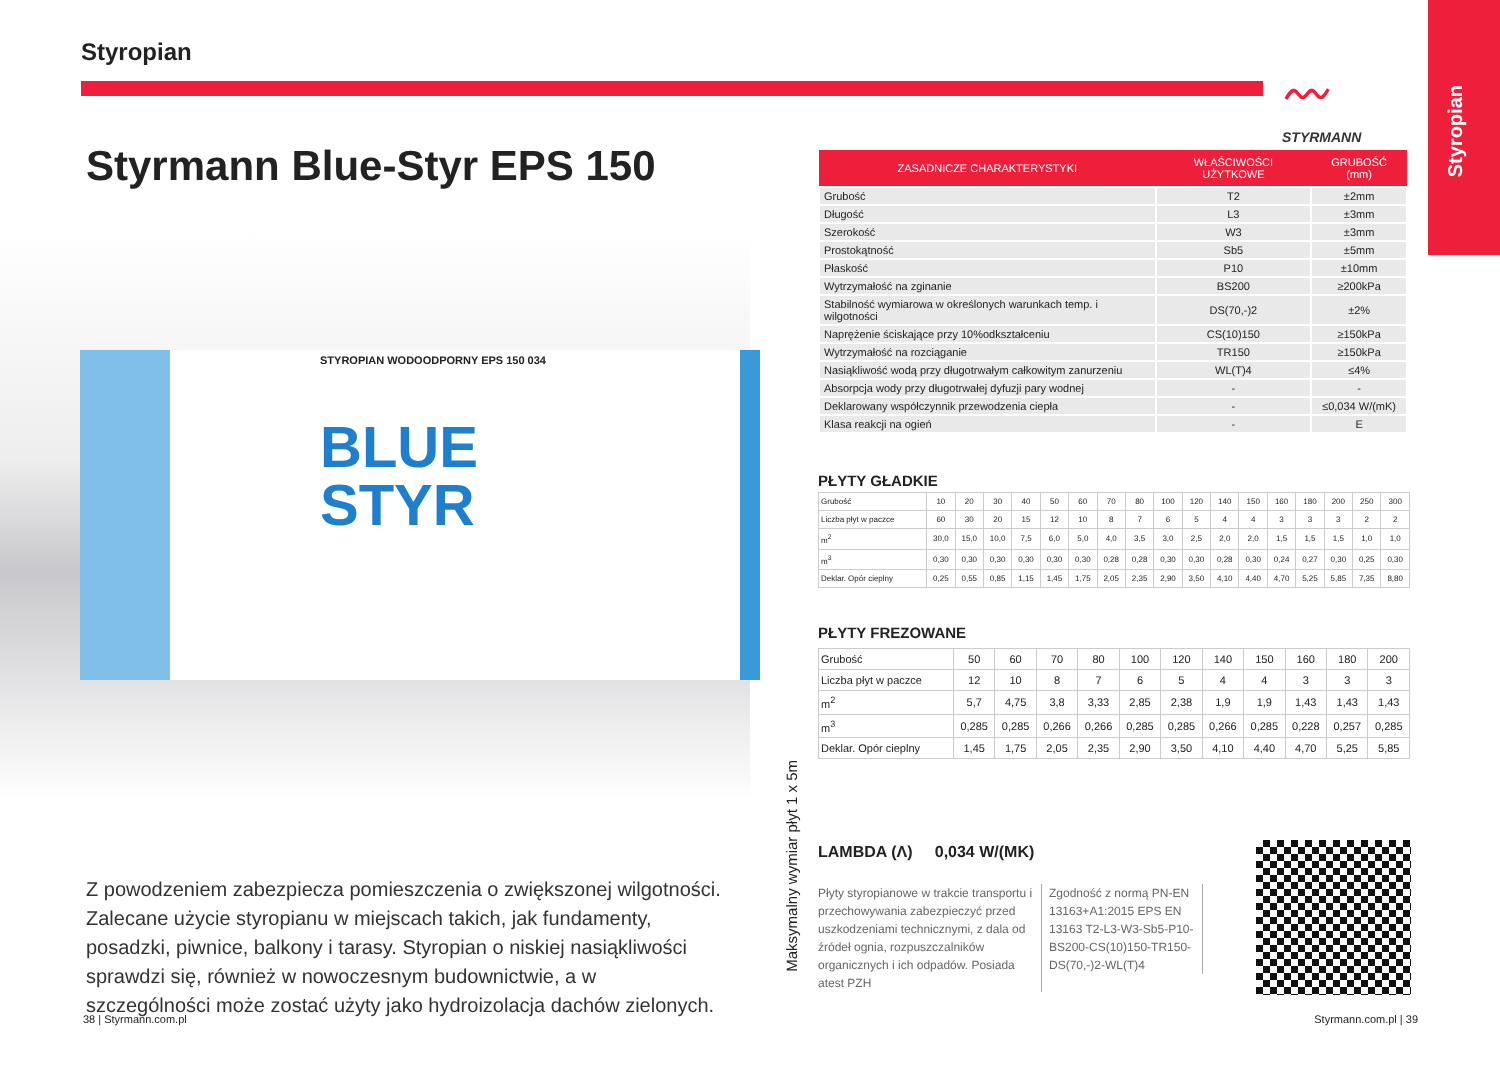Styropian
〰
STYRMANN
Styropian
Styrmann Blue-Styr EPS 150
STYROPIAN WODOODPORNY EPS 150 034
BLUE
STYR
Z powodzeniem zabezpiecza pomieszczenia o zwiększonej wilgotności. Zalecane użycie styropianu w miejscach takich, jak fundamenty, posadzki, piwnice, balkony i tarasy. Styropian o niskiej nasiąkliwości sprawdzi się, również w nowoczesnym budownictwie, a w szczególności może zostać użyty jako hydroizolacja dachów zielonych.
38 | Styrmann.com.pl
Maksymalny wymiar płyt 1 x 5m
| ZASADNICZE CHARAKTERYSTYKI | WŁAŚCIWOŚCI UŻYTKOWE | GRUBOŚĆ (mm) |
| --- | --- | --- |
| Grubość | T2 | ±2mm |
| Długość | L3 | ±3mm |
| Szerokość | W3 | ±3mm |
| Prostokątność | Sb5 | ±5mm |
| Płaskość | P10 | ±10mm |
| Wytrzymałość na zginanie | BS200 | ≥200kPa |
| Stabilność wymiarowa w określonych warunkach temp. i wilgotności | DS(70,-)2 | ±2% |
| Naprężenie ściskające przy 10%odkształceniu | CS(10)150 | ≥150kPa |
| Wytrzymałość na rozciąganie | TR150 | ≥150kPa |
| Nasiąkliwość wodą przy długotrwałym całkowitym zanurzeniu | WL(T)4 | ≤4% |
| Absorpcja wody przy długotrwałej dyfuzji pary wodnej | - | - |
| Deklarowany współczynnik przewodzenia ciepła | - | ≤0,034 W/(mK) |
| Klasa reakcji na ogień | - | E |
PŁYTY GŁADKIE
| Grubość | 10 | 20 | 30 | 40 | 50 | 60 | 70 | 80 | 100 | 120 | 140 | 150 | 160 | 180 | 200 | 250 | 300 |
| Liczba płyt w paczce | 60 | 30 | 20 | 15 | 12 | 10 | 8 | 7 | 6 | 5 | 4 | 4 | 3 | 3 | 3 | 2 | 2 |
| m<sup>2</sup> | 30,0 | 15,0 | 10,0 | 7,5 | 6,0 | 5,0 | 4,0 | 3,5 | 3,0 | 2,5 | 2,0 | 2,0 | 1,5 | 1,5 | 1,5 | 1,0 | 1,0 |
| m<sup>3</sup> | 0,30 | 0,30 | 0,30 | 0,30 | 0,30 | 0,30 | 0,28 | 0,28 | 0,30 | 0,30 | 0,28 | 0,30 | 0,24 | 0,27 | 0,30 | 0,25 | 0,30 |
| Deklar. Opór cieplny | 0,25 | 0,55 | 0,85 | 1,15 | 1,45 | 1,75 | 2,05 | 2,35 | 2,90 | 3,50 | 4,10 | 4,40 | 4,70 | 5,25 | 5,85 | 7,35 | 8,80 |
PŁYTY FREZOWANE
| Grubość | 50 | 60 | 70 | 80 | 100 | 120 | 140 | 150 | 160 | 180 | 200 |
| Liczba płyt w paczce | 12 | 10 | 8 | 7 | 6 | 5 | 4 | 4 | 3 | 3 | 3 |
| m<sup>2</sup> | 5,7 | 4,75 | 3,8 | 3,33 | 2,85 | 2,38 | 1,9 | 1,9 | 1,43 | 1,43 | 1,43 |
| m<sup>3</sup> | 0,285 | 0,285 | 0,266 | 0,266 | 0,285 | 0,285 | 0,266 | 0,285 | 0,228 | 0,257 | 0,285 |
| Deklar. Opór cieplny | 1,45 | 1,75 | 2,05 | 2,35 | 2,90 | 3,50 | 4,10 | 4,40 | 4,70 | 5,25 | 5,85 |
LAMBDA (Λ) 0,034 W/(MK)
Płyty styropianowe w trakcie transportu i przechowywania zabezpieczyć przed uszkodzeniami technicznymi, z dala od źródeł ognia, rozpuszczalników organicznych i ich odpadów. Posiada atest PZH
Zgodność z normą PN-EN 13163+A1:2015 EPS EN 13163 T2-L3-W3-Sb5-P10-BS200-CS(10)150-TR150-DS(70,-)2-WL(T)4
Styrmann.com.pl | 39